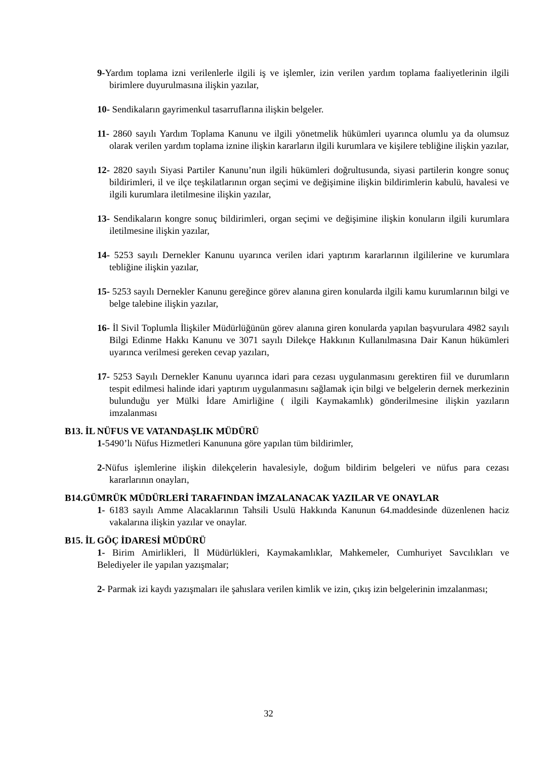9-Yardım toplama izni verilenlerle ilgili iş ve işlemler, izin verilen yardım toplama faaliyetlerinin ilgili birimlere duyurulmasına ilişkin yazılar,
10- Sendikaların gayrimenkul tasarruflarına ilişkin belgeler.
11- 2860 sayılı Yardım Toplama Kanunu ve ilgili yönetmelik hükümleri uyarınca olumlu ya da olumsuz olarak verilen yardım toplama iznine ilişkin kararların ilgili kurumlara ve kişilere tebliğine ilişkin yazılar,
12- 2820 sayılı Siyasi Partiler Kanunu’nun ilgili hükümleri doğrultusunda, siyasi partilerin kongre sonuç bildirimleri, il ve ilçe teşkilatlarının organ seçimi ve değişimine ilişkin bildirimlerin kabulü, havalesi ve ilgili kurumlara iletilmesine ilişkin yazılar,
13- Sendikaların kongre sonuç bildirimleri, organ seçimi ve değişimine ilişkin konuların ilgili kurumlara iletilmesine ilişkin yazılar,
14- 5253 sayılı Dernekler Kanunu uyarınca verilen idari yaptırım kararlarının ilgililerine ve kurumlara tebliğine ilişkin yazılar,
15- 5253 sayılı Dernekler Kanunu gereğince görev alanına giren konularda ilgili kamu kurumlarının bilgi ve belge talebine ilişkin yazılar,
16- İl Sivil Toplumla İlişkiler Müdürlüğünün görev alanına giren konularda yapılan başvurulara 4982 sayılı Bilgi Edinme Hakkı Kanunu ve 3071 sayılı Dilekçe Hakkının Kullanılmasına Dair Kanun hükümleri uyarınca verilmesi gereken cevap yazıları,
17- 5253 Sayılı Dernekler Kanunu uyarınca idari para cezası uygulanmasını gerektiren fiil ve durumların tespit edilmesi halinde idari yaptırım uygulanmasını sağlamak için bilgi ve belgelerin dernek merkezinin bulunduğu yer Mülki İdare Amirliğine ( ilgili Kaymakamlık) gönderilmesine ilişkin yazıların imzalanması
B13. İL NÜFUS VE VATANDAŞLIK MÜDÜRÜ
1-5490’lı Nüfus Hizmetleri Kanununa göre yapılan tüm bildirimler,
2-Nüfus işlemlerine ilişkin dilekçelerin havalesiyle, doğum bildirim belgeleri ve nüfus para cezası kararlarının onayları,
B14.GÜMRÜK MÜDÜRLERİ TARAFINDAN İMZALANACAK YAZILAR VE ONAYLAR
1- 6183 sayılı Amme Alacaklarının Tahsili Usulü Hakkında Kanunun 64.maddesinde düzenlenen haciz vakalarına ilişkin yazılar ve onaylar.
B15. İL GÖÇ İDARESİ MÜDÜRÜ
1- Birim Amirlikleri, İl Müdürlükleri, Kaymakamlıklar, Mahkemeler, Cumhuriyet Savcılıkları ve Belediyeler ile yapılan yazışmalar;
2- Parmak izi kaydı yazışmaları ile şahıslara verilen kimlik ve izin, çıkış izin belgelerinin imzalanması;
32